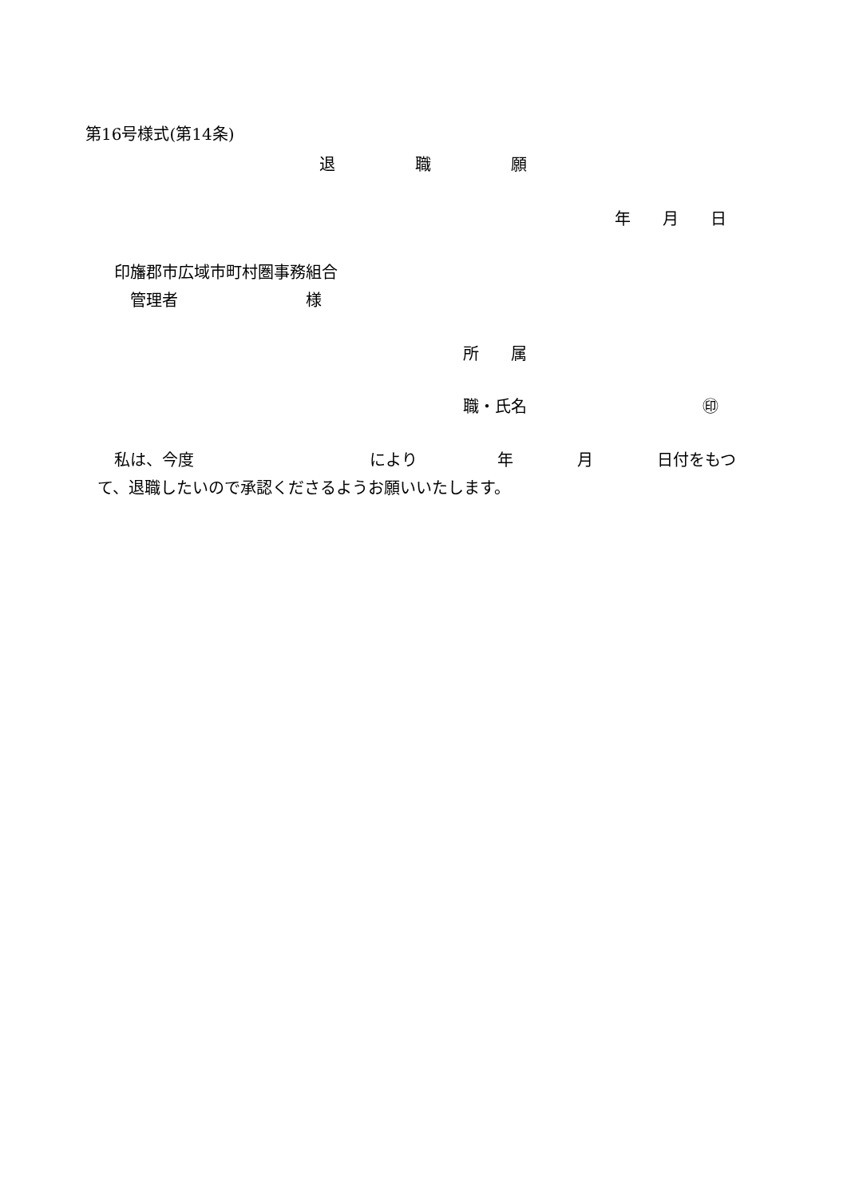第16号様式(第14条)
退　　　　　職　　　　　願
年　　月　　日
印旛郡市広域市町村圏事務組合
管理者　　　　　　　　様
所　　属
職・氏名　　　　　　　　　　　㊞
私は、今度　　　　　　　　　　　により　　　　　年　　　　月　　　　日付をもつ
て、退職したいので承認くださるようお願いいたします。